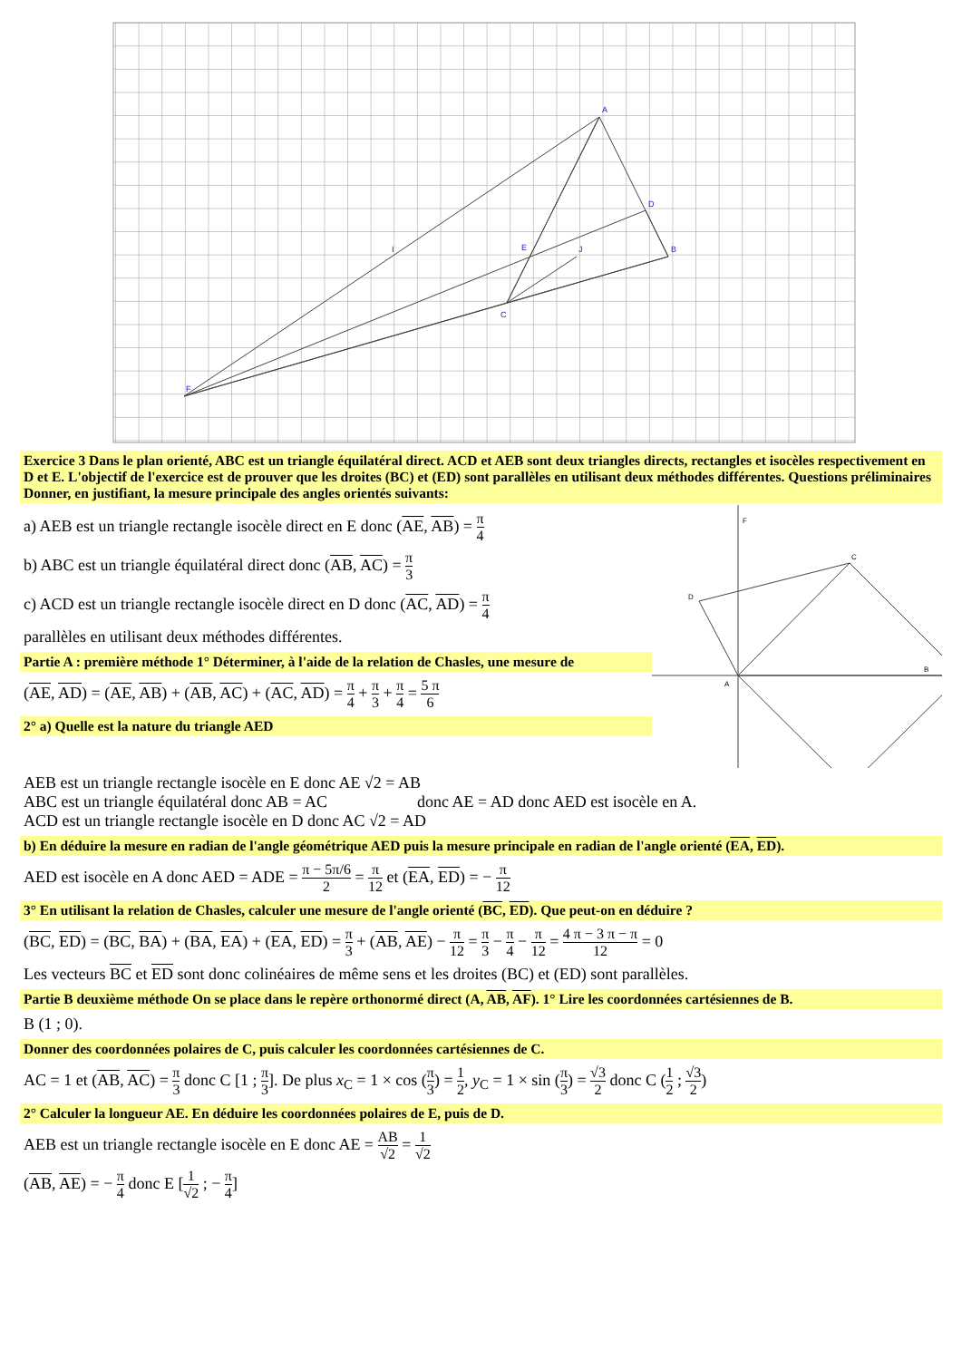A
B
C
D
E
F
I
J
Exercice 3 Dans le plan orienté, ABC est un triangle équilatéral direct. ACD et AEB sont deux triangles directs, rectangles et isocèles respectivement en D et E. L'objectif de l'exercice est de prouver que les droites (BC) et (ED) sont parallèles en utilisant deux méthodes différentes. Questions préliminaires Donner, en justifiant, la mesure principale des angles orientés suivants:
a) AEB est un triangle rectangle isocèle direct en E donc (AE, AB) = π 4
b) ABC est un triangle équilatéral direct donc (AB, AC) = π 3
c) ACD est un triangle rectangle isocèle direct en D donc (AC, AD) = π 4
parallèles en utilisant deux méthodes différentes.
Partie A : première méthode 1° Déterminer, à l'aide de la relation de Chasles, une mesure de
(AE, AD) = (AE, AB) + (AB, AC) + (AC, AD) = π 4 + π 3 + π 4 = 5 π 6
2° a) Quelle est la nature du triangle AED
F
C
D
A
B
AEB est un triangle rectangle isocèle en E donc AE √2 = AB
ABC est un triangle équilatéral donc AB = AC donc AE = AD donc AED est isocèle en A.
ACD est un triangle rectangle isocèle en D donc AC √2 = AD
b) En déduire la mesure en radian de l'angle géométrique AED puis la mesure principale en radian de l'angle orienté (EA, ED).
AED est isocèle en A donc AED = ADE = π − 5π/6 2 = π 12 et (EA, ED) = − π 12
3° En utilisant la relation de Chasles, calculer une mesure de l'angle orienté (BC, ED). Que peut-on en déduire ?
(BC, ED) = (BC, BA) + (BA, EA) + (EA, ED) = π 3 + (AB, AE) − π 12 = π 3 − π 4 − π 12 = 4 π − 3 π − π 12 = 0
Les vecteurs BC et ED sont donc colinéaires de même sens et les droites (BC) et (ED) sont parallèles.
Partie B deuxième méthode On se place dans le repère orthonormé direct (A, AB, AF). 1° Lire les coordonnées cartésiennes de B.
B (1 ; 0).
Donner des coordonnées polaires de C, puis calculer les coordonnées cartésiennes de C.
AC = 1 et (AB, AC) = π 3 donc C [1 ; π 3]. De plus x<sub>C</sub> = 1 × cos (π 3) = 1 2, y<sub>C</sub> = 1 × sin (π 3) = √3 2 donc C (1 2 ; √3 2)
2° Calculer la longueur AE. En déduire les coordonnées polaires de E, puis de D.
AEB est un triangle rectangle isocèle en E donc AE = AB √2 = 1 √2
(AB, AE) = − π 4 donc E [1 √2 ; − π 4]